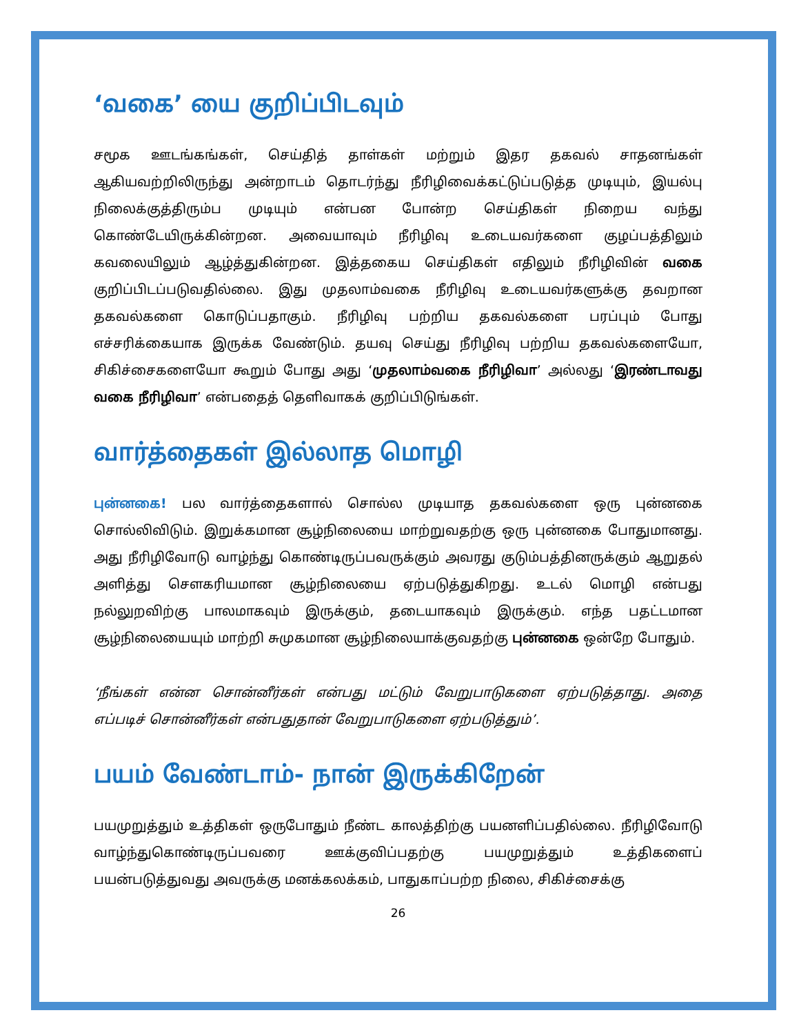‘வகை’ யை குறிப்பிடவும்
சமூக ஊடங்கங்கள், செய்தித் தாள்கள் மற்றும் இதர தகவல் சாதனங்கள் ஆகியவற்றிலிருந்து அன்றாடம் தொடர்ந்து நீரிழிவைக்கட்டுப்படுத்த முடியும், இயல்பு நிலைக்குத்திரும்ப முடியும் என்பன போன்ற செய்திகள் நிறைய வந்து கொண்டேயிருக்கின்றன. அவையாவும் நீரிழிவு உடையவர்களை குழப்பத்திலும் கவலையிலும் ஆழ்த்துகின்றன. இத்தகைய செய்திகள் எதிலும் நீரிழிவின் வகை குறிப்பிடப்படுவதில்லை. இது முதலாம்வகை நீரிழிவு உடையவர்களுக்கு தவறான தகவல்களை கொடுப்பதாகும். நீரிழிவு பற்றிய தகவல்களை பரப்பும் போது எச்சரிக்கையாக இருக்க வேண்டும். தயவு செய்து நீரிழிவு பற்றிய தகவல்களையோ, சிகிச்சைகளையோ கூறும் போது அது ‘முதலாம்வகை நீரிழிவா’ அல்லது ‘இரண்டாவது வகை நீரிழிவா’ என்பதைத் தெளிவாகக் குறிப்பிடுங்கள்.
வார்த்தைகள் இல்லாத மொழி
புன்னகை! பல வார்த்தைகளால் சொல்ல முடியாத தகவல்களை ஒரு புன்னகை சொல்லிவிடும். இறுக்கமான சூழ்நிலையை மாற்றுவதற்கு ஒரு புன்னகை போதுமானது. அது நீரிழிவோடு வாழ்ந்து கொண்டிருப்பவருக்கும் அவரது குடும்பத்தினருக்கும் ஆறுதல் அளித்து சௌகரியமான சூழ்நிலையை ஏற்படுத்துகிறது. உடல் மொழி என்பது நல்லுறவிற்கு பாலமாகவும் இருக்கும், தடையாகவும் இருக்கும். எந்த பதட்டமான சூழ்நிலையையும் மாற்றி சுமுகமான சூழ்நிலையாக்குவதற்கு புன்னகை ஒன்றே போதும்.
‘நீங்கள் என்ன சொன்னீர்கள் என்பது மட்டும் வேறுபாடுகளை ஏற்படுத்தாது. அதை எப்படிச் சொன்னீர்கள் என்பதுதான் வேறுபாடுகளை ஏற்படுத்தும்’.
பயம் வேண்டாம்- நான் இருக்கிறேன்
பயமுறுத்தும் உத்திகள் ஒருபோதும் நீண்ட காலத்திற்கு பயனளிப்பதில்லை. நீரிழிவோடு வாழ்ந்துகொண்டிருப்பவரை ஊக்குவிப்பதற்கு பயமுறுத்தும் உத்திகளைப் பயன்படுத்துவது அவருக்கு மனக்கலக்கம், பாதுகாப்பற்ற நிலை, சிகிச்சைக்கு
26